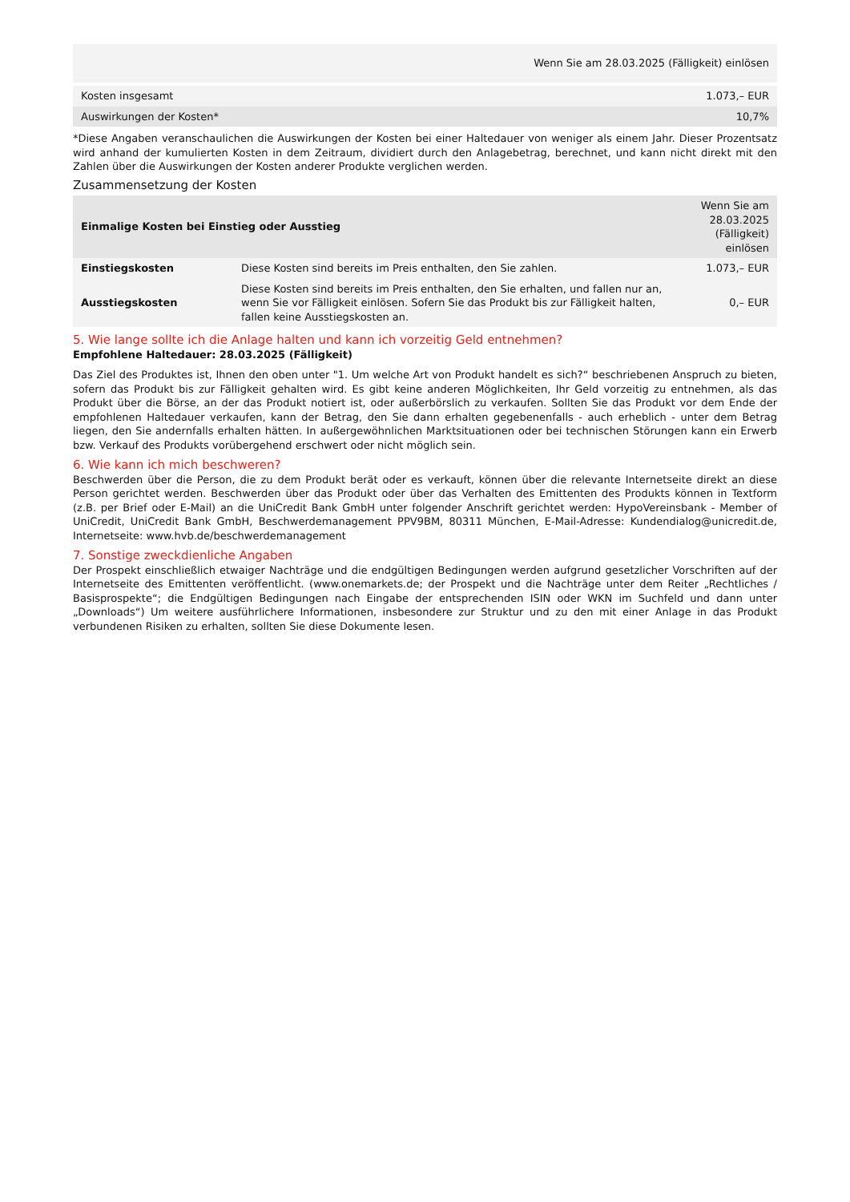| | Wenn Sie am 28.03.2025 (Fälligkeit) einlösen |
| Kosten insgesamt | 1.073,– EUR |
| Auswirkungen der Kosten* | 10,7% |
*Diese Angaben veranschaulichen die Auswirkungen der Kosten bei einer Haltedauer von weniger als einem Jahr. Dieser Prozentsatz wird anhand der kumulierten Kosten in dem Zeitraum, dividiert durch den Anlagebetrag, berechnet, und kann nicht direkt mit den Zahlen über die Auswirkungen der Kosten anderer Produkte verglichen werden.
Zusammensetzung der Kosten
| Einmalige Kosten bei Einstieg oder Ausstieg | | Wenn Sie am 28.03.2025 (Fälligkeit) einlösen |
| --- | --- | --- |
| Einstiegskosten | Diese Kosten sind bereits im Preis enthalten, den Sie zahlen. | 1.073,– EUR |
| Ausstiegskosten | Diese Kosten sind bereits im Preis enthalten, den Sie erhalten, und fallen nur an, wenn Sie vor Fälligkeit einlösen. Sofern Sie das Produkt bis zur Fälligkeit halten, fallen keine Ausstiegskosten an. | 0,– EUR |
5. Wie lange sollte ich die Anlage halten und kann ich vorzeitig Geld entnehmen?
Empfohlene Haltedauer: 28.03.2025 (Fälligkeit)
Das Ziel des Produktes ist, Ihnen den oben unter "1. Um welche Art von Produkt handelt es sich?“ beschriebenen Anspruch zu bieten, sofern das Produkt bis zur Fälligkeit gehalten wird. Es gibt keine anderen Möglichkeiten, Ihr Geld vorzeitig zu entnehmen, als das Produkt über die Börse, an der das Produkt notiert ist, oder außerbörslich zu verkaufen. Sollten Sie das Produkt vor dem Ende der empfohlenen Haltedauer verkaufen, kann der Betrag, den Sie dann erhalten gegebenenfalls - auch erheblich - unter dem Betrag liegen, den Sie andernfalls erhalten hätten. In außergewöhnlichen Marktsituationen oder bei technischen Störungen kann ein Erwerb bzw. Verkauf des Produkts vorübergehend erschwert oder nicht möglich sein.
6. Wie kann ich mich beschweren?
Beschwerden über die Person, die zu dem Produkt berät oder es verkauft, können über die relevante Internetseite direkt an diese Person gerichtet werden. Beschwerden über das Produkt oder über das Verhalten des Emittenten des Produkts können in Textform (z.B. per Brief oder E-Mail) an die UniCredit Bank GmbH unter folgender Anschrift gerichtet werden: HypoVereinsbank - Member of UniCredit, UniCredit Bank GmbH, Beschwerdemanagement PPV9BM, 80311 München, E-Mail-Adresse: Kundendialog@unicredit.de, Internetseite: www.hvb.de/beschwerdemanagement
7. Sonstige zweckdienliche Angaben
Der Prospekt einschließlich etwaiger Nachträge und die endgültigen Bedingungen werden aufgrund gesetzlicher Vorschriften auf der Internetseite des Emittenten veröffentlicht. (www.onemarkets.de; der Prospekt und die Nachträge unter dem Reiter „Rechtliches / Basisprospekte“; die Endgültigen Bedingungen nach Eingabe der entsprechenden ISIN oder WKN im Suchfeld und dann unter „Downloads“) Um weitere ausführlichere Informationen, insbesondere zur Struktur und zu den mit einer Anlage in das Produkt verbundenen Risiken zu erhalten, sollten Sie diese Dokumente lesen.